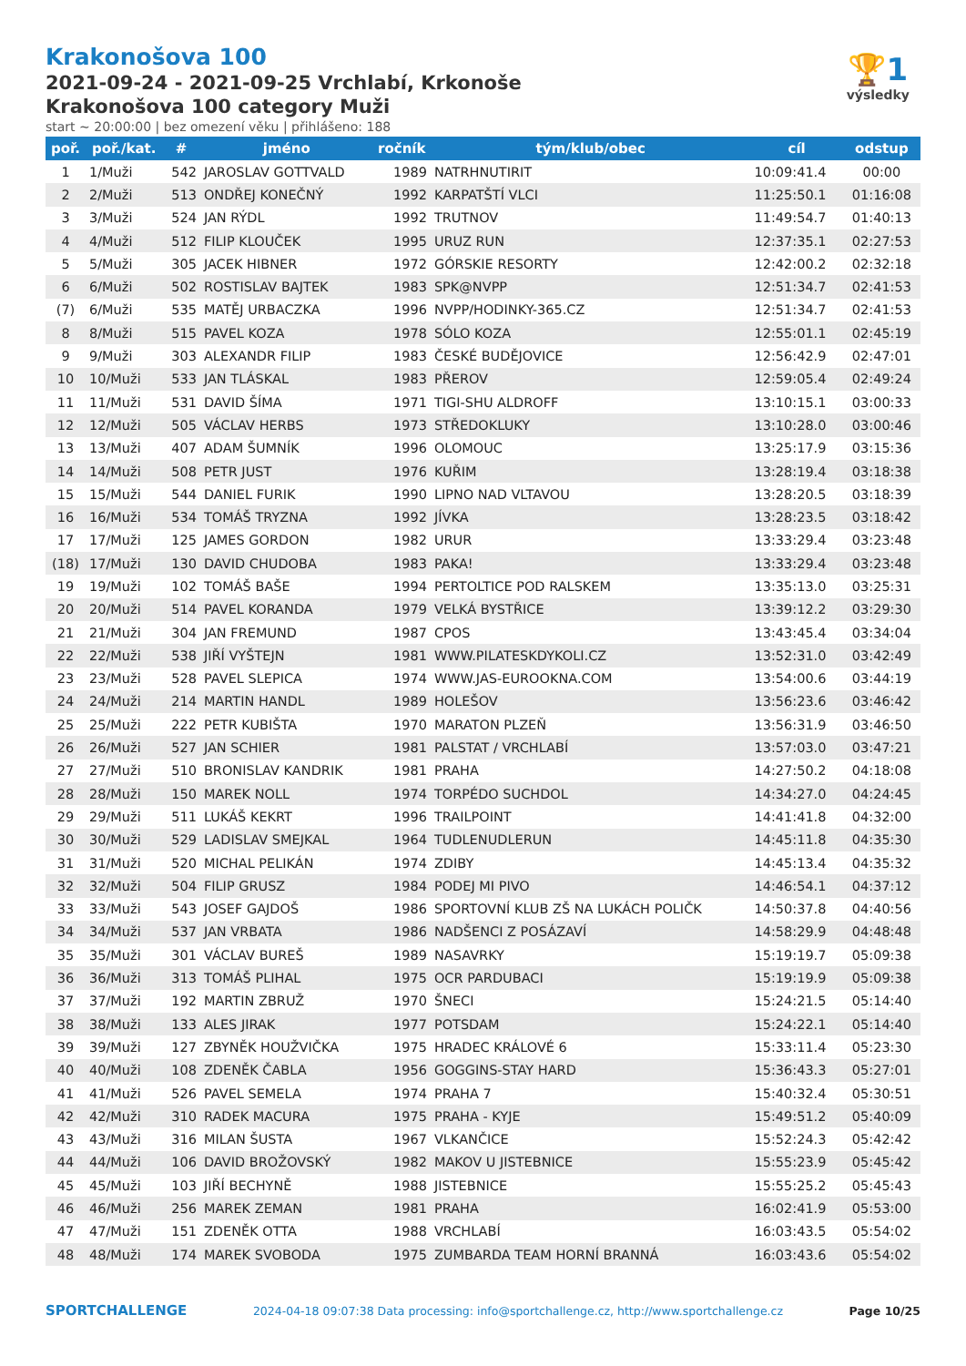🏆1
výsledky
Krakonošova 100
2021-09-24 - 2021-09-25 Vrchlabí, Krkonoše
Krakonošova 100 category Muži
start ~ 20:00:00 | bez omezení věku | přihlášeno: 188
| poř. | poř./kat. | # | jméno | ročník | tým/klub/obec | cíl | odstup |
| --- | --- | --- | --- | --- | --- | --- | --- |
| 1 | 1/Muži | 542 | JAROSLAV GOTTVALD | 1989 | NATRHNUTIRIT | 10:09:41.4 | 00:00 |
| 2 | 2/Muži | 513 | ONDŘEJ KONEČNÝ | 1992 | KARPATŠTÍ VLCI | 11:25:50.1 | 01:16:08 |
| 3 | 3/Muži | 524 | JAN RÝDL | 1992 | TRUTNOV | 11:49:54.7 | 01:40:13 |
| 4 | 4/Muži | 512 | FILIP KLOUČEK | 1995 | URUZ RUN | 12:37:35.1 | 02:27:53 |
| 5 | 5/Muži | 305 | JACEK HIBNER | 1972 | GÓRSKIE RESORTY | 12:42:00.2 | 02:32:18 |
| 6 | 6/Muži | 502 | ROSTISLAV BAJTEK | 1983 | SPK@NVPP | 12:51:34.7 | 02:41:53 |
| (7) | 6/Muži | 535 | MATĚJ URBACZKA | 1996 | NVPP/HODINKY-365.CZ | 12:51:34.7 | 02:41:53 |
| 8 | 8/Muži | 515 | PAVEL KOZA | 1978 | SÓLO KOZA | 12:55:01.1 | 02:45:19 |
| 9 | 9/Muži | 303 | ALEXANDR FILIP | 1983 | ČESKÉ BUDĚJOVICE | 12:56:42.9 | 02:47:01 |
| 10 | 10/Muži | 533 | JAN TLÁSKAL | 1983 | PŘEROV | 12:59:05.4 | 02:49:24 |
| 11 | 11/Muži | 531 | DAVID ŠÍMA | 1971 | TIGI-SHU ALDROFF | 13:10:15.1 | 03:00:33 |
| 12 | 12/Muži | 505 | VÁCLAV HERBS | 1973 | STŘEDOKLUKY | 13:10:28.0 | 03:00:46 |
| 13 | 13/Muži | 407 | ADAM ŠUMNÍK | 1996 | OLOMOUC | 13:25:17.9 | 03:15:36 |
| 14 | 14/Muži | 508 | PETR JUST | 1976 | KUŘIM | 13:28:19.4 | 03:18:38 |
| 15 | 15/Muži | 544 | DANIEL FURIK | 1990 | LIPNO NAD VLTAVOU | 13:28:20.5 | 03:18:39 |
| 16 | 16/Muži | 534 | TOMÁŠ TRYZNA | 1992 | JÍVKA | 13:28:23.5 | 03:18:42 |
| 17 | 17/Muži | 125 | JAMES GORDON | 1982 | URUR | 13:33:29.4 | 03:23:48 |
| (18) | 17/Muži | 130 | DAVID CHUDOBA | 1983 | PAKA! | 13:33:29.4 | 03:23:48 |
| 19 | 19/Muži | 102 | TOMÁŠ BAŠE | 1994 | PERTOLTICE POD RALSKEM | 13:35:13.0 | 03:25:31 |
| 20 | 20/Muži | 514 | PAVEL KORANDA | 1979 | VELKÁ BYSTŘICE | 13:39:12.2 | 03:29:30 |
| 21 | 21/Muži | 304 | JAN FREMUND | 1987 | CPOS | 13:43:45.4 | 03:34:04 |
| 22 | 22/Muži | 538 | JIŘÍ VYŠTEJN | 1981 | WWW.PILATESKDYKOLI.CZ | 13:52:31.0 | 03:42:49 |
| 23 | 23/Muži | 528 | PAVEL SLEPICA | 1974 | WWW.JAS-EUROOKNA.COM | 13:54:00.6 | 03:44:19 |
| 24 | 24/Muži | 214 | MARTIN HANDL | 1989 | HOLEŠOV | 13:56:23.6 | 03:46:42 |
| 25 | 25/Muži | 222 | PETR KUBIŠTA | 1970 | MARATON PLZEŇ | 13:56:31.9 | 03:46:50 |
| 26 | 26/Muži | 527 | JAN SCHIER | 1981 | PALSTAT / VRCHLABÍ | 13:57:03.0 | 03:47:21 |
| 27 | 27/Muži | 510 | BRONISLAV KANDRIK | 1981 | PRAHA | 14:27:50.2 | 04:18:08 |
| 28 | 28/Muži | 150 | MAREK NOLL | 1974 | TORPÉDO SUCHDOL | 14:34:27.0 | 04:24:45 |
| 29 | 29/Muži | 511 | LUKÁŠ KEKRT | 1996 | TRAILPOINT | 14:41:41.8 | 04:32:00 |
| 30 | 30/Muži | 529 | LADISLAV SMEJKAL | 1964 | TUDLENUDLERUN | 14:45:11.8 | 04:35:30 |
| 31 | 31/Muži | 520 | MICHAL PELIKÁN | 1974 | ZDIBY | 14:45:13.4 | 04:35:32 |
| 32 | 32/Muži | 504 | FILIP GRUSZ | 1984 | PODEJ MI PIVO | 14:46:54.1 | 04:37:12 |
| 33 | 33/Muži | 543 | JOSEF GAJDOŠ | 1986 | SPORTOVNÍ KLUB ZŠ NA LUKÁCH POLIČK | 14:50:37.8 | 04:40:56 |
| 34 | 34/Muži | 537 | JAN VRBATA | 1986 | NADŠENCI Z POSÁZAVÍ | 14:58:29.9 | 04:48:48 |
| 35 | 35/Muži | 301 | VÁCLAV BUREŠ | 1989 | NASAVRKY | 15:19:19.7 | 05:09:38 |
| 36 | 36/Muži | 313 | TOMÁŠ PLIHAL | 1975 | OCR PARDUBACI | 15:19:19.9 | 05:09:38 |
| 37 | 37/Muži | 192 | MARTIN ZBRUŽ | 1970 | ŠNECI | 15:24:21.5 | 05:14:40 |
| 38 | 38/Muži | 133 | ALES JIRAK | 1977 | POTSDAM | 15:24:22.1 | 05:14:40 |
| 39 | 39/Muži | 127 | ZBYNĚK HOUŽVIČKA | 1975 | HRADEC KRÁLOVÉ 6 | 15:33:11.4 | 05:23:30 |
| 40 | 40/Muži | 108 | ZDENĚK ČABLA | 1956 | GOGGINS-STAY HARD | 15:36:43.3 | 05:27:01 |
| 41 | 41/Muži | 526 | PAVEL SEMELA | 1974 | PRAHA 7 | 15:40:32.4 | 05:30:51 |
| 42 | 42/Muži | 310 | RADEK MACURA | 1975 | PRAHA - KYJE | 15:49:51.2 | 05:40:09 |
| 43 | 43/Muži | 316 | MILAN ŠUSTA | 1967 | VLKANČICE | 15:52:24.3 | 05:42:42 |
| 44 | 44/Muži | 106 | DAVID BROŽOVSKÝ | 1982 | MAKOV U JISTEBNICE | 15:55:23.9 | 05:45:42 |
| 45 | 45/Muži | 103 | JIŘÍ BECHYNĚ | 1988 | JISTEBNICE | 15:55:25.2 | 05:45:43 |
| 46 | 46/Muži | 256 | MAREK ZEMAN | 1981 | PRAHA | 16:02:41.9 | 05:53:00 |
| 47 | 47/Muži | 151 | ZDENĚK OTTA | 1988 | VRCHLABÍ | 16:03:43.5 | 05:54:02 |
| 48 | 48/Muži | 174 | MAREK SVOBODA | 1975 | ZUMBARDA TEAM HORNÍ BRANNÁ | 16:03:43.6 | 05:54:02 |
SPORTCHALLENGE 2024-04-18 09:07:38 Data processing: info@sportchallenge.cz, http://www.sportchallenge.cz Page 10/25